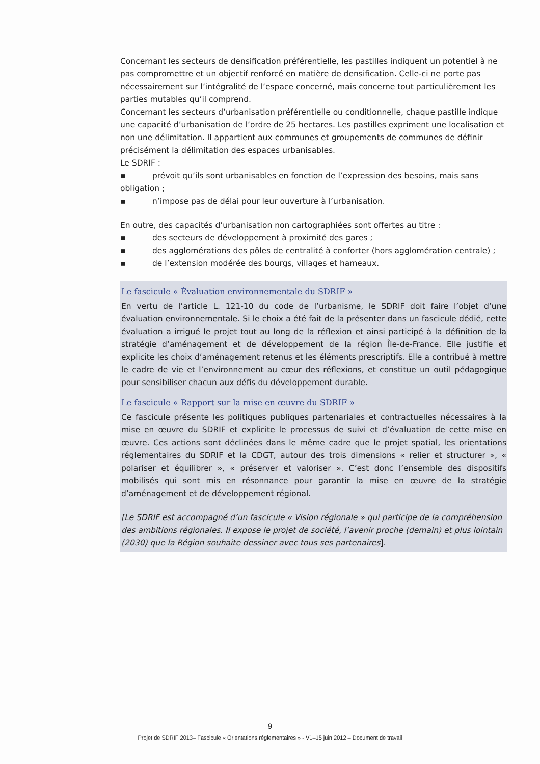Concernant les secteurs de densification préférentielle, les pastilles indiquent un potentiel à ne pas compromettre et un objectif renforcé en matière de densification. Celle-ci ne porte pas nécessairement sur l’intégralité de l’espace concerné, mais concerne tout particulièrement les parties mutables qu’il comprend.
Concernant les secteurs d’urbanisation préférentielle ou conditionnelle, chaque pastille indique une capacité d’urbanisation de l’ordre de 25 hectares. Les pastilles expriment une localisation et non une délimitation. Il appartient aux communes et groupements de communes de définir précisément la délimitation des espaces urbanisables.
Le SDRIF :
▪ prévoit qu’ils sont urbanisables en fonction de l’expression des besoins, mais sans
obligation ;
▪ n’impose pas de délai pour leur ouverture à l’urbanisation.
En outre, des capacités d’urbanisation non cartographiées sont offertes au titre :
▪ des secteurs de développement à proximité des gares ;
▪ des agglomérations des pôles de centralité à conforter (hors agglomération centrale) ;
▪ de l’extension modérée des bourgs, villages et hameaux.
Le fascicule « Évaluation environnementale du SDRIF »
En vertu de l’article L. 121-10 du code de l’urbanisme, le SDRIF doit faire l’objet d’une évaluation environnementale. Si le choix a été fait de la présenter dans un fascicule dédié, cette évaluation a irrigué le projet tout au long de la réflexion et ainsi participé à la définition de la stratégie d’aménagement et de développement de la région Île-de-France. Elle justifie et explicite les choix d’aménagement retenus et les éléments prescriptifs. Elle a contribué à mettre le cadre de vie et l’environnement au cœur des réflexions, et constitue un outil pédagogique pour sensibiliser chacun aux défis du développement durable.
Le fascicule « Rapport sur la mise en œuvre du SDRIF »
Ce fascicule présente les politiques publiques partenariales et contractuelles nécessaires à la mise en œuvre du SDRIF et explicite le processus de suivi et d’évaluation de cette mise en œuvre. Ces actions sont déclinées dans le même cadre que le projet spatial, les orientations réglementaires du SDRIF et la CDGT, autour des trois dimensions « relier et structurer », « polariser et équilibrer », « préserver et valoriser ». C’est donc l’ensemble des dispositifs mobilisés qui sont mis en résonnance pour garantir la mise en œuvre de la stratégie d’aménagement et de développement régional.
[Le SDRIF est accompagné d’un fascicule « Vision régionale » qui participe de la compréhension des ambitions régionales. Il expose le projet de société, l’avenir proche (demain) et plus lointain (2030) que la Région souhaite dessiner avec tous ses partenaires].
9
Projet de SDRIF 2013– Fascicule « Orientations réglementaires » - V1–15 juin 2012 – Document de travail